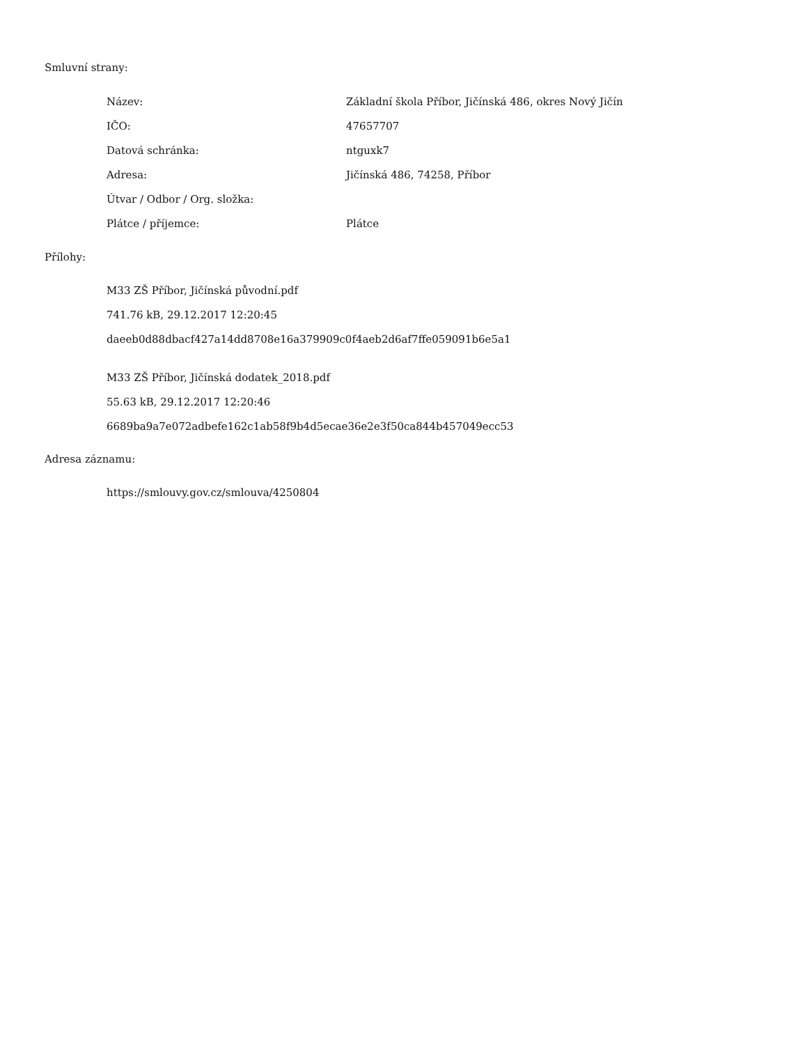Smluvní strany:
| Název: | Základní škola Příbor, Jičínská 486, okres Nový Jičín |
| IČO: | 47657707 |
| Datová schránka: | ntguxk7 |
| Adresa: | Jičínská 486, 74258, Příbor |
| Útvar / Odbor / Org. složka: | |
| Plátce / příjemce: | Plátce |
Přílohy:
M33 ZŠ Příbor, Jičínská původní.pdf
741.76 kB, 29.12.2017 12:20:45
daeeb0d88dbacf427a14dd8708e16a379909c0f4aeb2d6af7ffe059091b6e5a1
M33 ZŠ Příbor, Jičínská dodatek_2018.pdf
55.63 kB, 29.12.2017 12:20:46
6689ba9a7e072adbefe162c1ab58f9b4d5ecae36e2e3f50ca844b457049ecc53
Adresa záznamu:
https://smlouvy.gov.cz/smlouva/4250804